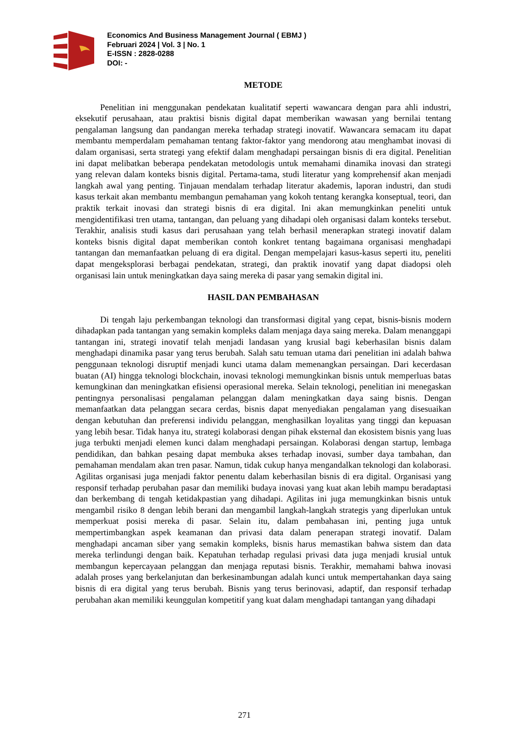Economics And Business Management Journal ( EBMJ )
Februari 2024 | Vol. 3 | No. 1
E-ISSN : 2828-0288
DOI: -
METODE
Penelitian ini menggunakan pendekatan kualitatif seperti wawancara dengan para ahli industri, eksekutif perusahaan, atau praktisi bisnis digital dapat memberikan wawasan yang bernilai tentang pengalaman langsung dan pandangan mereka terhadap strategi inovatif. Wawancara semacam itu dapat membantu memperdalam pemahaman tentang faktor-faktor yang mendorong atau menghambat inovasi di dalam organisasi, serta strategi yang efektif dalam menghadapi persaingan bisnis di era digital. Penelitian ini dapat melibatkan beberapa pendekatan metodologis untuk memahami dinamika inovasi dan strategi yang relevan dalam konteks bisnis digital. Pertama-tama, studi literatur yang komprehensif akan menjadi langkah awal yang penting. Tinjauan mendalam terhadap literatur akademis, laporan industri, dan studi kasus terkait akan membantu membangun pemahaman yang kokoh tentang kerangka konseptual, teori, dan praktik terkait inovasi dan strategi bisnis di era digital. Ini akan memungkinkan peneliti untuk mengidentifikasi tren utama, tantangan, dan peluang yang dihadapi oleh organisasi dalam konteks tersebut. Terakhir, analisis studi kasus dari perusahaan yang telah berhasil menerapkan strategi inovatif dalam konteks bisnis digital dapat memberikan contoh konkret tentang bagaimana organisasi menghadapi tantangan dan memanfaatkan peluang di era digital. Dengan mempelajari kasus-kasus seperti itu, peneliti dapat mengeksplorasi berbagai pendekatan, strategi, dan praktik inovatif yang dapat diadopsi oleh organisasi lain untuk meningkatkan daya saing mereka di pasar yang semakin digital ini.
HASIL DAN PEMBAHASAN
Di tengah laju perkembangan teknologi dan transformasi digital yang cepat, bisnis-bisnis modern dihadapkan pada tantangan yang semakin kompleks dalam menjaga daya saing mereka. Dalam menanggapi tantangan ini, strategi inovatif telah menjadi landasan yang krusial bagi keberhasilan bisnis dalam menghadapi dinamika pasar yang terus berubah. Salah satu temuan utama dari penelitian ini adalah bahwa penggunaan teknologi disruptif menjadi kunci utama dalam memenangkan persaingan. Dari kecerdasan buatan (AI) hingga teknologi blockchain, inovasi teknologi memungkinkan bisnis untuk memperluas batas kemungkinan dan meningkatkan efisiensi operasional mereka. Selain teknologi, penelitian ini menegaskan pentingnya personalisasi pengalaman pelanggan dalam meningkatkan daya saing bisnis. Dengan memanfaatkan data pelanggan secara cerdas, bisnis dapat menyediakan pengalaman yang disesuaikan dengan kebutuhan dan preferensi individu pelanggan, menghasilkan loyalitas yang tinggi dan kepuasan yang lebih besar. Tidak hanya itu, strategi kolaborasi dengan pihak eksternal dan ekosistem bisnis yang luas juga terbukti menjadi elemen kunci dalam menghadapi persaingan. Kolaborasi dengan startup, lembaga pendidikan, dan bahkan pesaing dapat membuka akses terhadap inovasi, sumber daya tambahan, dan pemahaman mendalam akan tren pasar. Namun, tidak cukup hanya mengandalkan teknologi dan kolaborasi. Agilitas organisasi juga menjadi faktor penentu dalam keberhasilan bisnis di era digital. Organisasi yang responsif terhadap perubahan pasar dan memiliki budaya inovasi yang kuat akan lebih mampu beradaptasi dan berkembang di tengah ketidakpastian yang dihadapi. Agilitas ini juga memungkinkan bisnis untuk mengambil risiko 8 dengan lebih berani dan mengambil langkah-langkah strategis yang diperlukan untuk memperkuat posisi mereka di pasar. Selain itu, dalam pembahasan ini, penting juga untuk mempertimbangkan aspek keamanan dan privasi data dalam penerapan strategi inovatif. Dalam menghadapi ancaman siber yang semakin kompleks, bisnis harus memastikan bahwa sistem dan data mereka terlindungi dengan baik. Kepatuhan terhadap regulasi privasi data juga menjadi krusial untuk membangun kepercayaan pelanggan dan menjaga reputasi bisnis. Terakhir, memahami bahwa inovasi adalah proses yang berkelanjutan dan berkesinambungan adalah kunci untuk mempertahankan daya saing bisnis di era digital yang terus berubah. Bisnis yang terus berinovasi, adaptif, dan responsif terhadap perubahan akan memiliki keunggulan kompetitif yang kuat dalam menghadapi tantangan yang dihadapi
271